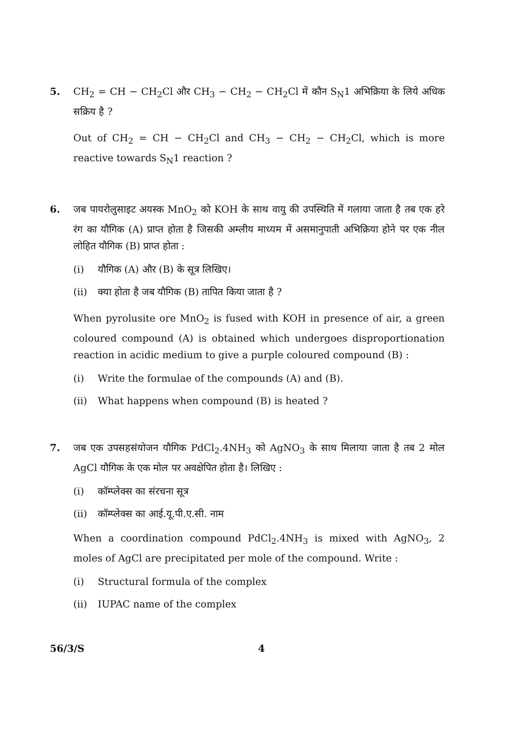5.
CH<sub>2</sub> = CH − CH<sub>2</sub>Cl और CH<sub>3</sub> − CH<sub>2</sub> − CH<sub>2</sub>Cl में कौन S<sub>N</sub>1 अभिक्रिया के लिये अधिक सक्रिय है ?
Out of CH<sub>2</sub> = CH − CH<sub>2</sub>Cl and CH<sub>3</sub> − CH<sub>2</sub> − CH<sub>2</sub>Cl, which is more reactive towards S<sub>N</sub>1 reaction ?
6.
जब पायरोलुसाइट अयस्क MnO<sub>2</sub> को KOH के साथ वायु की उपस्थिति में गलाया जाता है तब एक हरे रंग का यौगिक (A) प्राप्त होता है जिसकी अम्लीय माध्यम में असमानुपाती अभिक्रिया होने पर एक नील लोहित यौगिक (B) प्राप्त होता :
(i) यौगिक (A) और (B) के सूत्र लिखिए।
(ii) क्या होता है जब यौगिक (B) तापित किया जाता है ?
When pyrolusite ore MnO<sub>2</sub> is fused with KOH in presence of air, a green coloured compound (A) is obtained which undergoes disproportionation reaction in acidic medium to give a purple coloured compound (B) :
(i) Write the formulae of the compounds (A) and (B).
(ii) What happens when compound (B) is heated ?
7.
जब एक उपसहसंयोजन यौगिक PdCl<sub>2</sub>.4NH<sub>3</sub> को AgNO<sub>3</sub> के साथ मिलाया जाता है तब 2 मोल AgCl यौगिक के एक मोल पर अवक्षेपित होता है। लिखिए :
(i) कॉम्प्लेक्स का संरचना सूत्र
(ii) कॉम्प्लेक्स का आई.यू.पी.ए.सी. नाम
When a coordination compound PdCl<sub>2</sub>.4NH<sub>3</sub> is mixed with AgNO<sub>3</sub>, 2 moles of AgCl are precipitated per mole of the compound. Write :
(i) Structural formula of the complex
(ii) IUPAC name of the complex
56/3/S 4